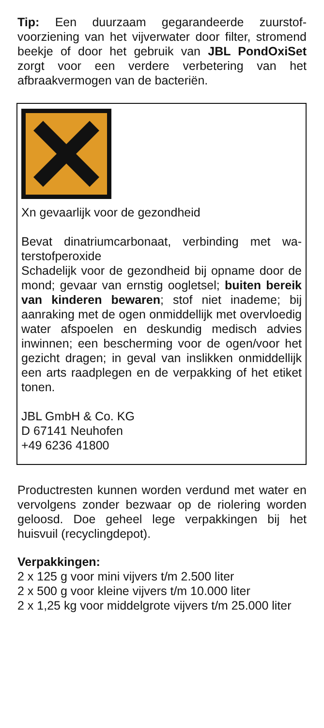Tip: Een duurzaam gegarandeerde zuurstof­voorziening van het vijverwater door filter, stromend beekje of door het gebruik van JBL PondOxiSet zorgt voor een verdere verbetering van het afbraakvermogen van de bacteriën.
Xn gevaarlijk voor de gezondheid
Bevat dinatriumcarbonaat, verbinding met wa­terstofperoxide
Schadelijk voor de gezondheid bij opname door de mond; gevaar van ernstig oogletsel; buiten bereik van kinderen bewaren; stof niet in­ademe; bij aanraking met de ogen onmiddellijk met overvloedig water afspoelen en deskundig medisch advies inwinnen; een bescherming voor de ogen/voor het gezicht dragen; in geval van inslikken onmiddellijk een arts raadplegen en de verpakking of het etiket tonen.
JBL GmbH & Co. KG
D 67141 Neuhofen
+49 6236 41800
Productresten kunnen worden verdund met water en vervolgens zonder bezwaar op de riolering worden geloosd. Doe geheel lege verpakkingen bij het huisvuil (recyclingdepot).
Verpakkingen:
2 x 125 g voor mini vijvers t/m 2.500 liter
2 x 500 g voor kleine vijvers t/m 10.000 liter
2 x 1,25 kg voor middelgrote vijvers t/m 25.000 liter